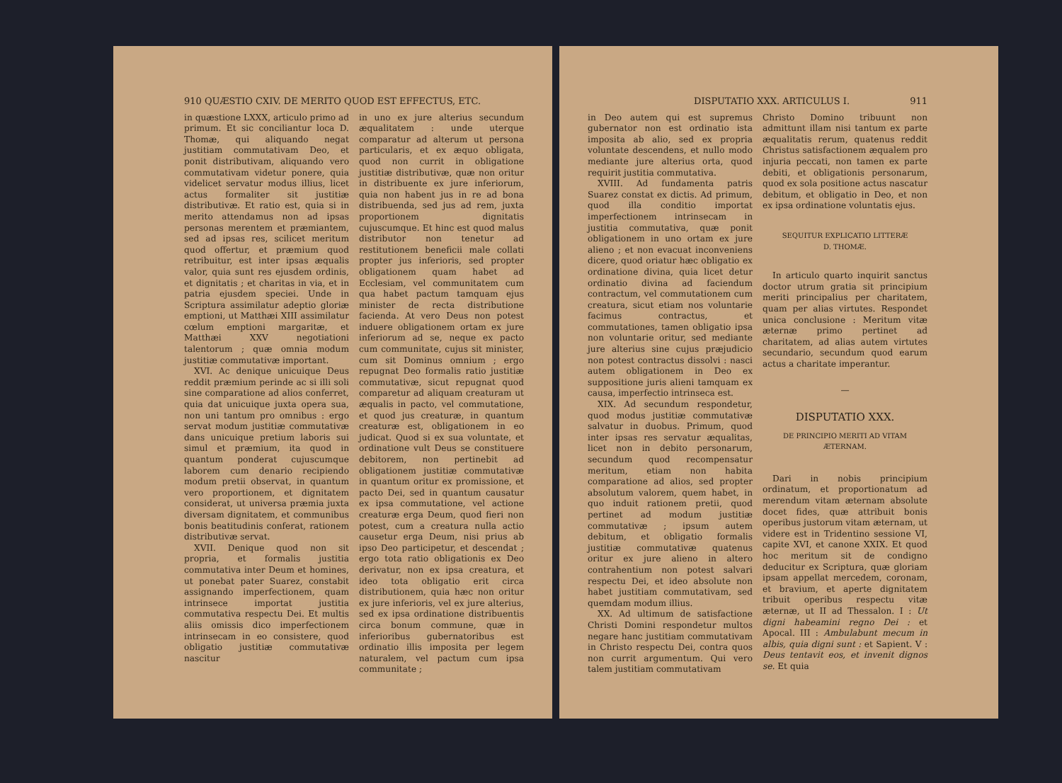910 QUÆSTIO CXIV. DE MERITO QUOD EST EFFECTUS, ETC.
in quæstione LXXX, articulo primo ad primum. Et sic conciliantur loca D. Thomæ, qui aliquando negat justitiam commutativam Deo, et ponit distributivam, aliquando vero commutativam videtur ponere, quia videlicet servatur modus illius, licet actus formaliter sit justitiæ distributivæ. Et ratio est, quia si in merito attendamus non ad ipsas personas merentem et præmiantem, sed ad ipsas res, scilicet meritum quod offertur, et præmium quod retribuitur, est inter ipsas æqualis valor, quia sunt res ejusdem ordinis, et dignitatis ; et charitas in via, et in patria ejusdem speciei. Unde in Scriptura assimilatur adeptio gloriæ emptioni, ut Matthæi XIII assimilatur cœlum emptioni margaritæ, et Matthæi XXV negotiationi talentorum ; quæ omnia modum justitiæ commutativæ important.
XVI. Ac denique unicuique Deus reddit præmium perinde ac si illi soli sine comparatione ad alios conferret, quia dat unicuique juxta opera sua, non uni tantum pro omnibus : ergo servat modum justitiæ commutativæ dans unicuique pretium laboris sui simul et præmium, ita quod in quantum ponderat cujuscumque laborem cum denario recipiendo modum pretii observat, in quantum vero proportionem, et dignitatem considerat, ut universa præmia juxta diversam dignitatem, et communibus bonis beatitudinis conferat, rationem distributivæ servat.
XVII. Denique quod non sit propria, et formalis justitia commutativa inter Deum et homines, ut ponebat pater Suarez, constabit assignando imperfectionem, quam intrinsece importat justitia commutativa respectu Dei. Et multis aliis omissis dico imperfectionem intrinsecam in eo consistere, quod obligatio justitiæ commutativæ nascitur
in uno ex jure alterius secundum æqualitatem : unde uterque comparatur ad alterum ut persona particularis, et ex æquo obligata, quod non currit in obligatione justitiæ distributivæ, quæ non oritur in distribuente ex jure inferiorum, quia non habent jus in re ad bona distribuenda, sed jus ad rem, juxta proportionem dignitatis cujuscumque. Et hinc est quod malus distributor non tenetur ad restitutionem beneficii male collati propter jus inferioris, sed propter obligationem quam habet ad Ecclesiam, vel communitatem cum qua habet pactum tamquam ejus minister de recta distributione facienda. At vero Deus non potest induere obligationem ortam ex jure inferiorum ad se, neque ex pacto cum communitate, cujus sit minister, cum sit Dominus omnium ; ergo repugnat Deo formalis ratio justitiæ commutativæ, sicut repugnat quod comparetur ad aliquam creaturam ut æqualis in pacto, vel commutatione, et quod jus creaturæ, in quantum creaturæ est, obligationem in eo judicat. Quod si ex sua voluntate, et ordinatione vult Deus se constituere debitorem, non pertinebit ad obligationem justitiæ commutativæ in quantum oritur ex promissione, et pacto Dei, sed in quantum causatur ex ipsa commutatione, vel actione creaturæ erga Deum, quod fieri non potest, cum a creatura nulla actio causetur erga Deum, nisi prius ab ipso Deo participetur, et descendat ; ergo tota ratio obligationis ex Deo derivatur, non ex ipsa creatura, et ideo tota obligatio erit circa distributionem, quia hæc non oritur ex jure inferioris, vel ex jure alterius, sed ex ipsa ordinatione distribuentis circa bonum commune, quæ in inferioribus gubernatoribus est ordinatio illis imposita per legem naturalem, vel pactum cum ipsa communitate ;
DISPUTATIO XXX. ARTICULUS I. 911
in Deo autem qui est supremus gubernator non est ordinatio ista imposita ab alio, sed ex propria voluntate descendens, et nullo modo mediante jure alterius orta, quod requirit justitia commutativa.
XVIII. Ad fundamenta patris Suarez constat ex dictis. Ad primum, quod illa conditio importat imperfectionem intrinsecam in justitia commutativa, quæ ponit obligationem in uno ortam ex jure alieno ; et non evacuat inconveniens dicere, quod oriatur hæc obligatio ex ordinatione divina, quia licet detur ordinatio divina ad faciendum contractum, vel commutationem cum creatura, sicut etiam nos voluntarie facimus contractus, et commutationes, tamen obligatio ipsa non voluntarie oritur, sed mediante jure alterius sine cujus præjudicio non potest contractus dissolvi : nasci autem obligationem in Deo ex suppositione juris alieni tamquam ex causa, imperfectio intrinseca est.
XIX. Ad secundum respondetur, quod modus justitiæ commutativæ salvatur in duobus. Primum, quod inter ipsas res servatur æqualitas, licet non in debito personarum, secundum quod recompensatur meritum, etiam non habita comparatione ad alios, sed propter absolutum valorem, quem habet, in quo induit rationem pretii, quod pertinet ad modum justitiæ commutativæ ; ipsum autem debitum, et obligatio formalis justitiæ commutativæ quatenus oritur ex jure alieno in altero contrahentium non potest salvari respectu Dei, et ideo absolute non habet justitiam commutativam, sed quemdam modum illius.
XX. Ad ultimum de satisfactione Christi Domini respondetur multos negare hanc justitiam commutativam in Christo respectu Dei, contra quos non currit argumentum. Qui vero talem justitiam commutativam
Christo Domino tribuunt non admittunt illam nisi tantum ex parte æqualitatis rerum, quatenus reddit Christus satisfactionem æqualem pro injuria peccati, non tamen ex parte debiti, et obligationis personarum, quod ex sola positione actus nascatur debitum, et obligatio in Deo, et non ex ipsa ordinatione voluntatis ejus.
SEQUITUR EXPLICATIO LITTERÆ
D. THOMÆ.
In articulo quarto inquirit sanctus doctor utrum gratia sit principium meriti principalius per charitatem, quam per alias virtutes. Respondet unica conclusione : Meritum vitæ æternæ primo pertinet ad charitatem, ad alias autem virtutes secundario, secundum quod earum actus a charitate imperantur.
—
DISPUTATIO XXX.
DE PRINCIPIO MERITI AD VITAM ÆTERNAM.
Dari in nobis principium ordinatum, et proportionatum ad merendum vitam æternam absolute docet fides, quæ attribuit bonis operibus justorum vitam æternam, ut videre est in Tridentino sessione VI, capite XVI, et canone XXIX. Et quod hoc meritum sit de condigno deducitur ex Scriptura, quæ gloriam ipsam appellat mercedem, coronam, et bravium, et aperte dignitatem tribuit operibus respectu vitæ æternæ, ut II ad Thessalon. I : Ut digni habeamini regno Dei : et Apocal. III : Ambulabunt mecum in albis, quia digni sunt : et Sapient. V : Deus tentavit eos, et invenit dignos se. Et quia